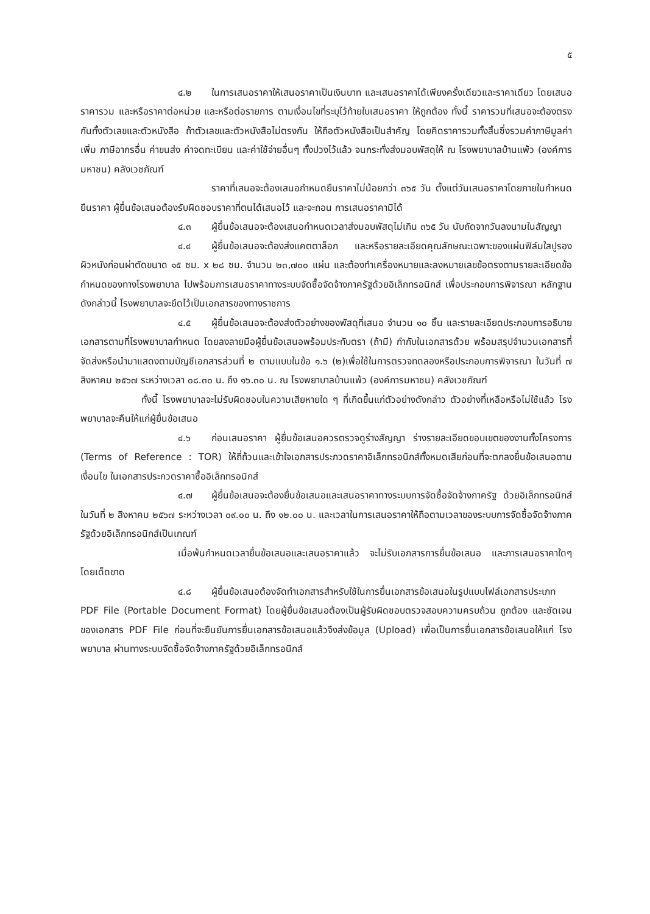๕
๔.๒ ในการเสนอราคาให้เสนอราคาเป็นเงินบาท และเสนอราคาได้เพียงครั้งเดียวและราคาเดียว โดยเสนอราคารวม และหรือราคาต่อหน่วย และหรือต่อรายการ ตามเงื่อนไขที่ระบุไว้ท้ายใบเสนอราคา ให้ถูกต้อง ทั้งนี้ ราคารวมที่เสนอจะต้องตรงกันทั้งตัวเลขและตัวหนังสือ ถ้าตัวเลขและตัวหนังสือไม่ตรงกัน ให้ถือตัวหนังสือเป็นสำคัญ โดยคิดราคารวมทั้งสิ้นซึ่งรวมค่าภาษีมูลค่าเพิ่ม ภาษีอากรอื่น ค่าขนส่ง ค่าจดทะเบียน และค่าใช้จ่ายอื่นๆ ทั้งปวงไว้แล้ว จนกระทั่งส่งมอบพัสดุให้ ณ โรงพยาบาลบ้านแพ้ว (องค์การมหาชน) คลังเวชภัณฑ์
ราคาที่เสนอจะต้องเสนอกำหนดยืนราคาไม่น้อยกว่า ๓๖๕ วัน ตั้งแต่วันเสนอราคาโดยภายในกำหนดยืนราคา ผู้ยื่นข้อเสนอต้องรับผิดชอบราคาที่ตนได้เสนอไว้ และจะถอน การเสนอราคามิได้
๔.๓ ผู้ยื่นข้อเสนอจะต้องเสนอกำหนดเวลาส่งมอบพัสดุไม่เกิน ๓๖๕ วัน นับถัดจากวันลงนามในสัญญา
๔.๔ ผู้ยื่นข้อเสนอจะต้องส่งแคตตาล็อก และหรือรายละเอียดคุณลักษณะเฉพาะของแผ่นฟิล์มใสปูรองผิวหนังก่อนผ่าตัดขนาด ๑๕ ซม. x ๒๘ ซม. จำนวน ๒๓,๗๐๐ แผ่น และต้องทำเครื่องหมายและลงหมายเลขข้อตรงตามรายละเอียดข้อกำหนดของทางโรงพยาบาล ไปพร้อมการเสนอราคาทางระบบจัดซื้อจัดจ้างภาครัฐด้วยอิเล็กทรอนิกส์ เพื่อประกอบการพิจารณา หลักฐานดังกล่าวนี้ โรงพยาบาลจะยึดไว้เป็นเอกสารของทางราชการ
๔.๕ ผู้ยื่นข้อเสนอจะต้องส่งตัวอย่างของพัสดุที่เสนอ จำนวน ๑๐ ชิ้น และรายละเอียดประกอบการอธิบายเอกสารตามที่โรงพยาบาลกำหนด โดยลงลายมือผู้ยื่นข้อเสนอพร้อมประทับตรา (ถ้ามี) กำกับในเอกสารด้วย พร้อมสรุปจำนวนเอกสารที่จัดส่งหรือนำมาแสดงตามบัญชีเอกสารส่วนที่ ๒ ตามแบบในข้อ ๑.๖ (๒)เพื่อใช้ในการตรวจทดลองหรือประกอบการพิจารณา ในวันที่ ๗ สิงหาคม ๒๕๖๗ ระหว่างเวลา ๐๘.๓๐ น. ถึง ๑๖.๓๐ น. ณ โรงพยาบาลบ้านแพ้ว (องค์การมหาชน) คลังเวชภัณฑ์
ทั้งนี้ โรงพยาบาลจะไม่รับผิดชอบในความเสียหายใด ๆ ที่เกิดขึ้นแก่ตัวอย่างดังกล่าว ตัวอย่างที่เหลือหรือไม่ใช้แล้ว โรงพยาบาลจะคืนให้แก่ผู้ยื่นข้อเสนอ
๔.๖ ก่อนเสนอราคา ผู้ยื่นข้อเสนอควรตรวจดูร่างสัญญา ร่างรายละเอียดขอบเขตของงานทั้งโครงการ (Terms of Reference : TOR) ให้ถี่ถ้วนและเข้าใจเอกสารประกวดราคาอิเล็กทรอนิกส์ทั้งหมดเสียก่อนที่จะตกลงยื่นข้อเสนอตามเงื่อนไข ในเอกสารประกวดราคาซื้ออิเล็กทรอนิกส์
๔.๗ ผู้ยื่นข้อเสนอจะต้องยื่นข้อเสนอและเสนอราคาทางระบบการจัดซื้อจัดจ้างภาครัฐ ด้วยอิเล็กทรอนิกส์ในวันที่ ๒ สิงหาคม ๒๕๖๗ ระหว่างเวลา ๐๙.๐๐ น. ถึง ๑๒.๐๐ น. และเวลาในการเสนอราคาให้ถือตามเวลาของระบบการจัดซื้อจัดจ้างภาครัฐด้วยอิเล็กทรอนิกส์เป็นเกณฑ์
เมื่อพ้นกำหนดเวลายื่นข้อเสนอและเสนอราคาแล้ว จะไม่รับเอกสารการยื่นข้อเสนอ และการเสนอราคาใดๆ โดยเด็ดขาด
๔.๘ ผู้ยื่นข้อเสนอต้องจัดทำเอกสารสำหรับใช้ในการยื่นเอกสารข้อเสนอในรูปแบบไฟล์เอกสารประเภท PDF File (Portable Document Format) โดยผู้ยื่นข้อเสนอต้องเป็นผู้รับผิดชอบตรวจสอบความครบถ้วน ถูกต้อง และชัดเจนของเอกสาร PDF File ก่อนที่จะยืนยันการยื่นเอกสารข้อเสนอแล้วจึงส่งข้อมูล (Upload) เพื่อเป็นการยื่นเอกสารข้อเสนอให้แก่ โรงพยาบาล ผ่านทางระบบจัดซื้อจัดจ้างภาครัฐด้วยอิเล็กทรอนิกส์